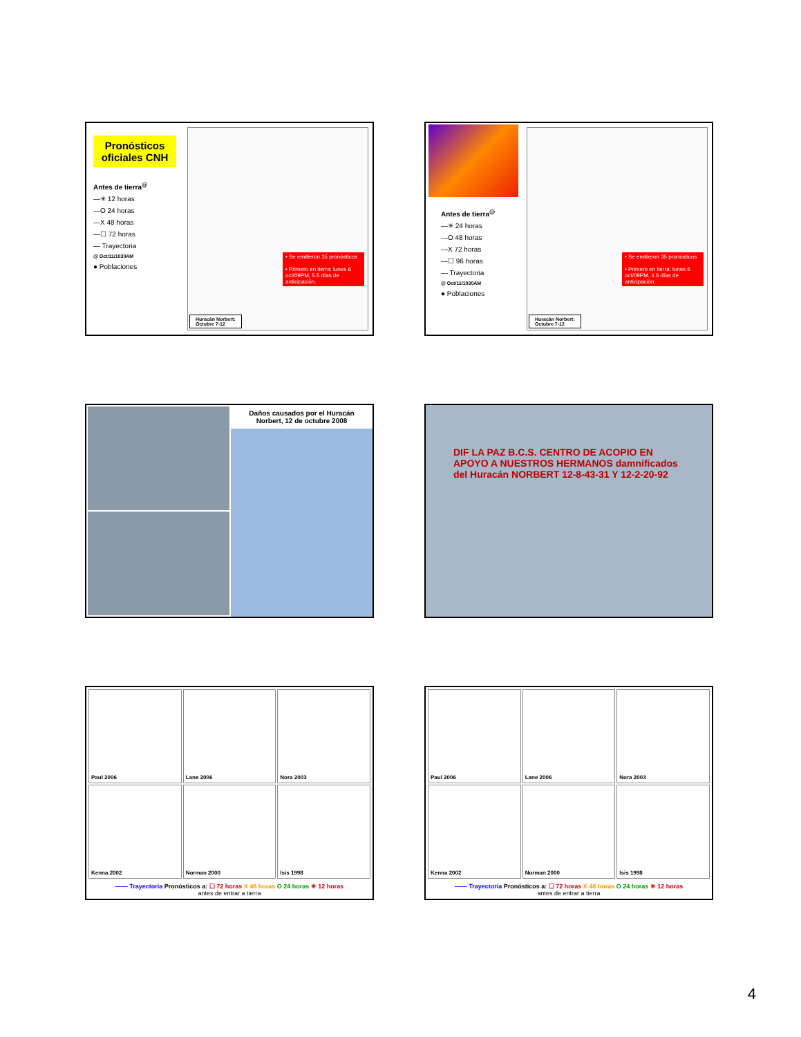Pronósticos oficiales CNH
Antes de tierra<sup>@</sup>
—✳ 12 horas
—O 24 horas
—X 48 horas
—☐ 72 horas
— Trayectoria
@ Oct/11/1030AM
● Poblaciones
• Se emitieron 35 pronósticos
• Primero en tierra: lunes 6 oct/09PM, 5.5 días de anticipación.
Huracán Norbert:
Octubre 7-12
Antes de tierra<sup>@</sup>
—✳ 24 horas
—O 48 horas
—X 72 horas
—☐ 96 horas
— Trayectoria
@ Oct/11/1030AM
● Poblaciones
• Se emitieron 35 pronósticos
• Primero en tierra: lunes 6 oct/09PM, 4.5 días de anticipación.
Huracán Norbert:
Octubre 7-12
Daños causados por el Huracán Norbert, 12 de octubre 2008
DIF LA PAZ B.C.S. CENTRO DE ACOPIO EN APOYO A NUESTROS HERMANOS damnificados del Huracán NORBERT 12-8-43-31 Y 12-2-20-92
Paul 2006
Lane 2006
Nora 2003
Kenna 2002
Norman 2000
Isis 1998
—— Trayectoria Pronósticos a: ☐ 72 horas X 48 horas O 24 horas ✳ 12 horas
antes de entrar a tierra
Paul 2006
Lane 2006
Nora 2003
Kenna 2002
Norman 2000
Isis 1998
—— Trayectoria Pronósticos a: ☐ 72 horas X 48 horas O 24 horas ✳ 12 horas
antes de entrar a tierra
4